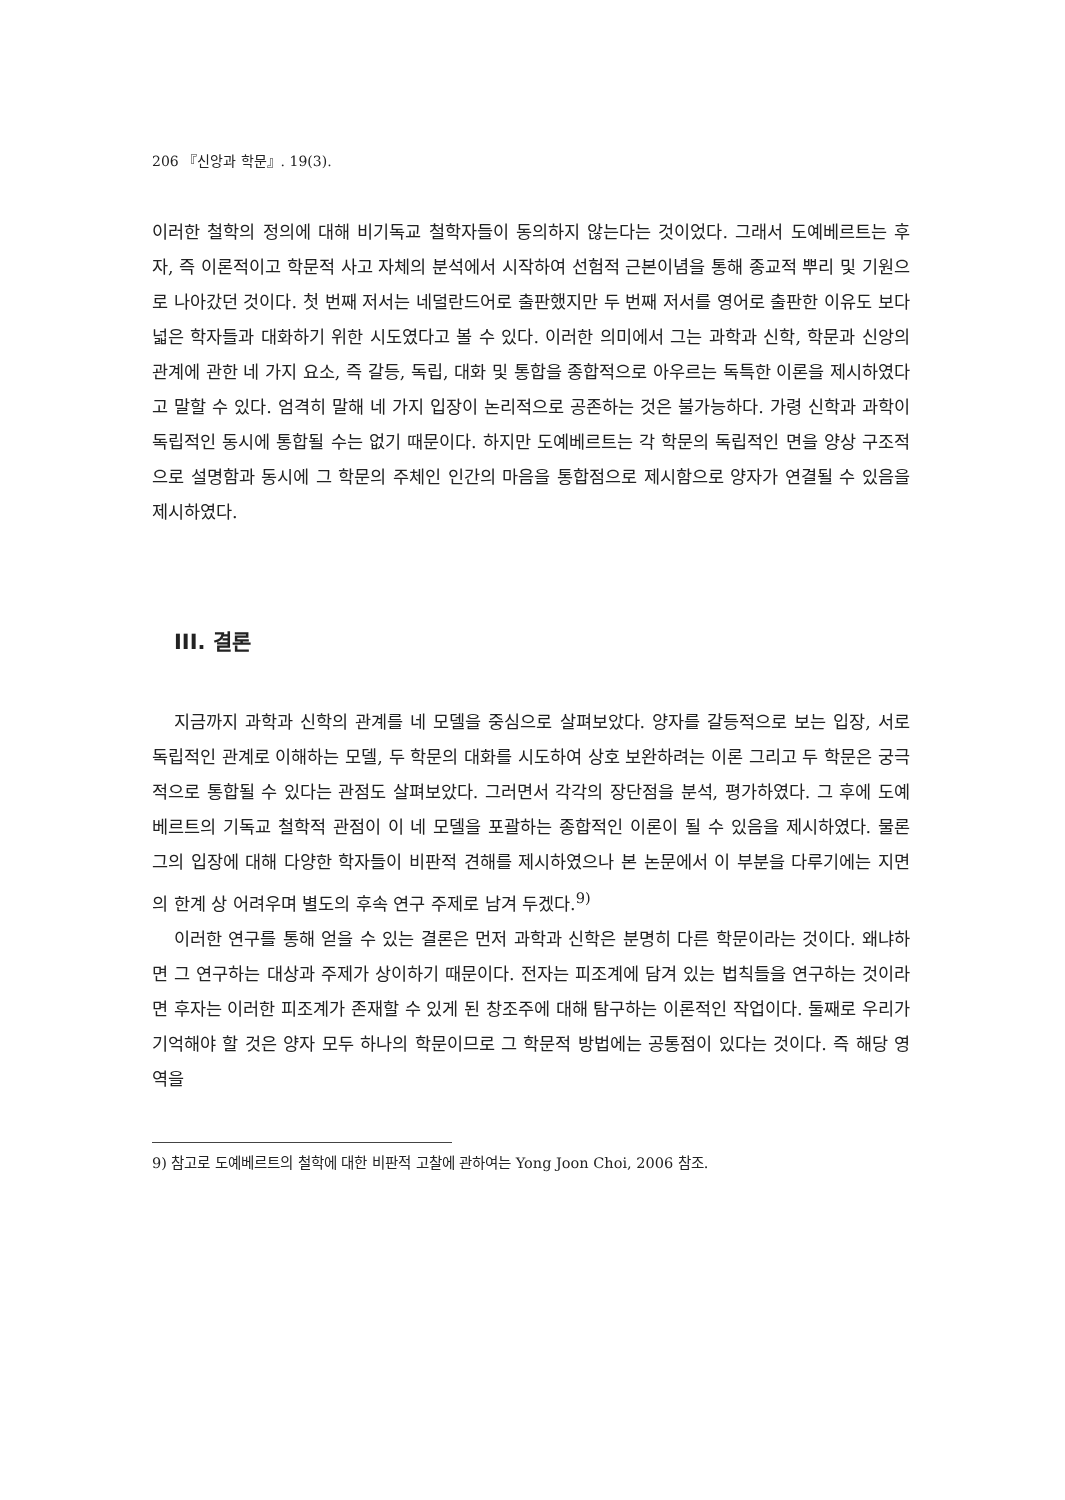206 『신앙과 학문』. 19(3).
이러한 철학의 정의에 대해 비기독교 철학자들이 동의하지 않는다는 것이었다. 그래서 도예베르트는 후자, 즉 이론적이고 학문적 사고 자체의 분석에서 시작하여 선험적 근본이념을 통해 종교적 뿌리 및 기원으로 나아갔던 것이다. 첫 번째 저서는 네덜란드어로 출판했지만 두 번째 저서를 영어로 출판한 이유도 보다 넓은 학자들과 대화하기 위한 시도였다고 볼 수 있다. 이러한 의미에서 그는 과학과 신학, 학문과 신앙의 관계에 관한 네 가지 요소, 즉 갈등, 독립, 대화 및 통합을 종합적으로 아우르는 독특한 이론을 제시하였다고 말할 수 있다. 엄격히 말해 네 가지 입장이 논리적으로 공존하는 것은 불가능하다. 가령 신학과 과학이 독립적인 동시에 통합될 수는 없기 때문이다. 하지만 도예베르트는 각 학문의 독립적인 면을 양상 구조적으로 설명함과 동시에 그 학문의 주체인 인간의 마음을 통합점으로 제시함으로 양자가 연결될 수 있음을 제시하였다.
III. 결론
지금까지 과학과 신학의 관계를 네 모델을 중심으로 살펴보았다. 양자를 갈등적으로 보는 입장, 서로 독립적인 관계로 이해하는 모델, 두 학문의 대화를 시도하여 상호 보완하려는 이론 그리고 두 학문은 궁극적으로 통합될 수 있다는 관점도 살펴보았다. 그러면서 각각의 장단점을 분석, 평가하였다. 그 후에 도예베르트의 기독교 철학적 관점이 이 네 모델을 포괄하는 종합적인 이론이 될 수 있음을 제시하였다. 물론 그의 입장에 대해 다양한 학자들이 비판적 견해를 제시하였으나 본 논문에서 이 부분을 다루기에는 지면의 한계 상 어려우며 별도의 후속 연구 주제로 남겨 두겠다.<sup>9)</sup>
이러한 연구를 통해 얻을 수 있는 결론은 먼저 과학과 신학은 분명히 다른 학문이라는 것이다. 왜냐하면 그 연구하는 대상과 주제가 상이하기 때문이다. 전자는 피조계에 담겨 있는 법칙들을 연구하는 것이라면 후자는 이러한 피조계가 존재할 수 있게 된 창조주에 대해 탐구하는 이론적인 작업이다. 둘째로 우리가 기억해야 할 것은 양자 모두 하나의 학문이므로 그 학문적 방법에는 공통점이 있다는 것이다. 즉 해당 영역을
9) 참고로 도예베르트의 철학에 대한 비판적 고찰에 관하여는 Yong Joon Choi, 2006 참조.